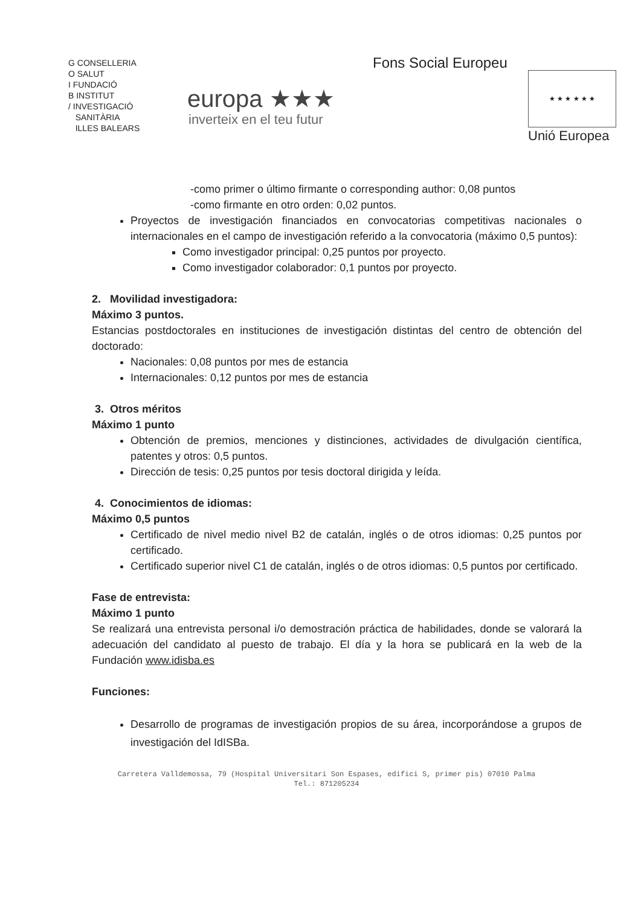G CONSELLERIA
O SALUT
I FUNDACIÓ
B INSTITUT
/ INVESTIGACIÓ
SANITÀRIA
ILLES BALEARS
europa ★★★
inverteix en el teu futur
Fons Social Europeu
★ ★ ★ ★ ★ ★
Unió Europea
-como primer o último firmante o corresponding author: 0,08 puntos
-como firmante en otro orden: 0,02 puntos.
Proyectos de investigación financiados en convocatorias competitivas nacionales o internacionales en el campo de investigación referido a la convocatoria (máximo 0,5 puntos):
Como investigador principal: 0,25 puntos por proyecto.
Como investigador colaborador: 0,1 puntos por proyecto.
2. Movilidad investigadora:
Máximo 3 puntos.
Estancias postdoctorales en instituciones de investigación distintas del centro de obtención del doctorado:
Nacionales: 0,08 puntos por mes de estancia
Internacionales: 0,12 puntos por mes de estancia
3. Otros méritos
Máximo 1 punto
Obtención de premios, menciones y distinciones, actividades de divulgación científica, patentes y otros: 0,5 puntos.
Dirección de tesis: 0,25 puntos por tesis doctoral dirigida y leída.
4. Conocimientos de idiomas:
Máximo 0,5 puntos
Certificado de nivel medio nivel B2 de catalán, inglés o de otros idiomas: 0,25 puntos por certificado.
Certificado superior nivel C1 de catalán, inglés o de otros idiomas: 0,5 puntos por certificado.
Fase de entrevista:
Máximo 1 punto
Se realizará una entrevista personal i/o demostración práctica de habilidades, donde se valorará la adecuación del candidato al puesto de trabajo. El día y la hora se publicará en la web de la Fundación www.idisba.es
Funciones:
Desarrollo de programas de investigación propios de su área, incorporándose a grupos de investigación del IdISBa.
Carretera Valldemossa, 79 (Hospital Universitari Son Espases, edifici S, primer pis) 07010 Palma
Tel.: 871205234